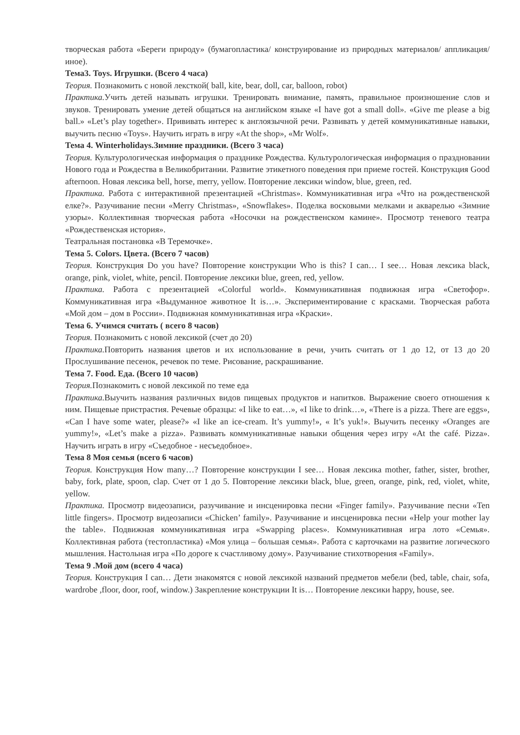творческая работа «Береги природу» (бумагопластика/ конструирование из природных материалов/ аппликация/ иное).
Тема3. Toys. Игрушки. (Всего 4 часа)
Теория. Познакомить с новой лексткой( ball, kite, bear, doll, car, balloon, robot)
Практика. Учить детей называть игрушки. Тренировать внимание, память, правильное произношение слов и звуков. Тренировать умение детей общаться на английском языке «I have got a small doll». «Give me please a big ball.» «Let’s play together». Прививать интерес к англоязычной речи. Развивать у детей коммуникативные навыки, выучить песню «Toys». Научить играть в игру «At the shop», «Mr Wolf».
Тема 4. Winterholidays.Зимние праздники. (Всего 3 часа)
Теория. Культурологическая информация о празднике Рождества. Культурологическая информация о праздновании Нового года и Рождества в Великобритании. Развитие этикетного поведения при приеме гостей. Конструкция Good afternoon. Новая лексика bell, horse, merry, yellow. Повторение лексики window, blue, green, red.
Практика. Работа с интерактивной презентацией «Christmas». Коммуникативная игра «Что на рождественской елке?». Разучивание песни «Merry Christmas», «Snowflakes». Поделка восковыми мелками и акварелью «Зимние узоры». Коллективная творческая работа «Носочки на рождественском камине». Просмотр теневого театра «Рождественская история».
Театральная постановка «В Теремочке».
Тема 5. Colors. Цвета. (Всего 7 часов)
Теория. Конструкция Do you have? Повторение конструкции Who is this? I can… I see… Новая лексика black, orange, pink, violet, white, pencil. Повторение лексики blue, green, red, yellow.
Практика. Работа с презентацией «Colorful world». Коммуникативная подвижная игра «Светофор». Коммуникативная игра «Выдуманное животное It is…». Экспериментирование с красками. Творческая работа «Мой дом – дом в России». Подвижная коммуникативная игра «Краски».
Тема 6. Учимся считать ( всего 8 часов)
Теория. Познакомить с новой лексикой (счет до 20)
Практика. Повторить названия цветов и их использование в речи, учить считать от 1 до 12, от 13 до 20 Прослушивание песенок, речевок по теме. Рисование, раскрашивание.
Тема 7. Food. Еда. (Всего 10 часов)
Теория. Познакомить с новой лексикой по теме еда
Практика. Выучить названия различных видов пищевых продуктов и напитков. Выражение своего отношения к ним. Пищевые пристрастия. Речевые образцы: «I like to eat…», «I like to drink…», «There is a pizza. There are eggs», «Can I have some water, please?» «I like an ice-cream. It’s yummy!», « It’s yuk!». Выучить песенку «Oranges are yummy!», «Let’s make a pizza». Развивать коммуникативные навыки общения через игру «At the café. Pizza». Научить играть в игру «Съедобное - несъедобное».
Тема 8 Моя семья (всего 6 часов)
Теория. Конструкция How many…? Повторение конструкции I see… Новая лексика mother, father, sister, brother, baby, fork, plate, spoon, clap. Счет от 1 до 5. Повторение лексики black, blue, green, orange, pink, red, violet, white, yellow.
Практика. Просмотр видеозаписи, разучивание и инсценировка песни «Finger family». Разучивание песни «Ten little fingers». Просмотр видеозаписи «Chicken’ family». Разучивание и инсценировка песни «Help your mother lay the table». Подвижная коммуникативная игра «Swapping places». Коммуникативная игра лото «Семья». Коллективная работа (тестопластика) «Моя улица – большая семья». Работа с карточками на развитие логического мышления. Настольная игра «По дороге к счастливому дому». Разучивание стихотворения «Family».
Тема 9 .Мой дом (всего 4 часа)
Теория. Конструкция I can… Дети знакомятся с новой лексикой названий предметов мебели (bed, table, chair, sofa, wardrobe ,floor, door, roof, window.) Закрепление конструкции It is… Повторение лексики happy, house, see.